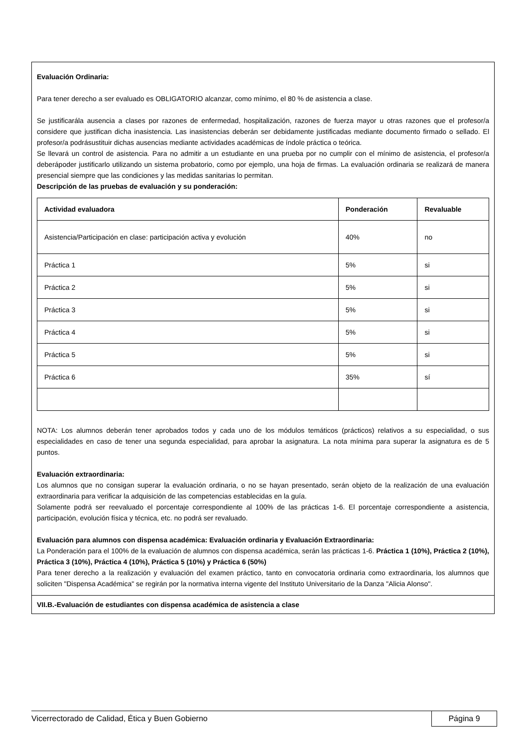Evaluación Ordinaria:
Para tener derecho a ser evaluado es OBLIGATORIO alcanzar, como mínimo, el 80 % de asistencia a clase.
Se justificarála ausencia a clases por razones de enfermedad, hospitalización, razones de fuerza mayor u otras razones que el profesor/a considere que justifican dicha inasistencia. Las inasistencias deberán ser debidamente justificadas mediante documento firmado o sellado. El profesor/a podrásustituir dichas ausencias mediante actividades académicas de índole práctica o teórica.
Se llevará un control de asistencia. Para no admitir a un estudiante en una prueba por no cumplir con el mínimo de asistencia, el profesor/a deberápoder justificarlo utilizando un sistema probatorio, como por ejemplo, una hoja de firmas. La evaluación ordinaria se realizará de manera presencial siempre que las condiciones y las medidas sanitarias lo permitan.
Descripción de las pruebas de evaluación y su ponderación:
| Actividad evaluadora | Ponderación | Revaluable |
| --- | --- | --- |
| Asistencia/Participación en clase: participación activa y evolución | 40% | no |
| Práctica 1 | 5% | si |
| Práctica 2 | 5% | si |
| Práctica 3 | 5% | si |
| Práctica 4 | 5% | si |
| Práctica 5 | 5% | si |
| Práctica 6 | 35% | sí |
NOTA: Los alumnos deberán tener aprobados todos y cada uno de los módulos temáticos (prácticos) relativos a su especialidad, o sus especialidades en caso de tener una segunda especialidad, para aprobar la asignatura. La nota mínima para superar la asignatura es de 5 puntos.
Evaluación extraordinaria:
Los alumnos que no consigan superar la evaluación ordinaria, o no se hayan presentado, serán objeto de la realización de una evaluación extraordinaria para verificar la adquisición de las competencias establecidas en la guía.
Solamente podrá ser reevaluado el porcentaje correspondiente al 100% de las prácticas 1-6. El porcentaje correspondiente a asistencia, participación, evolución física y técnica, etc. no podrá ser revaluado.
Evaluación para alumnos con dispensa académica: Evaluación ordinaria y Evaluación Extraordinaria:
La Ponderación para el 100% de la evaluación de alumnos con dispensa académica, serán las prácticas 1-6. Práctica 1 (10%), Práctica 2 (10%), Práctica 3 (10%), Práctica 4 (10%), Práctica 5 (10%) y Práctica 6 (50%)
Para tener derecho a la realización y evaluación del examen práctico, tanto en convocatoria ordinaria como extraordinaria, los alumnos que soliciten "Dispensa Académica" se regirán por la normativa interna vigente del Instituto Universitario de la Danza "Alicia Alonso".
VII.B.-Evaluación de estudiantes con dispensa académica de asistencia a clase
Vicerrectorado de Calidad, Ética y Buen Gobierno
Página 9